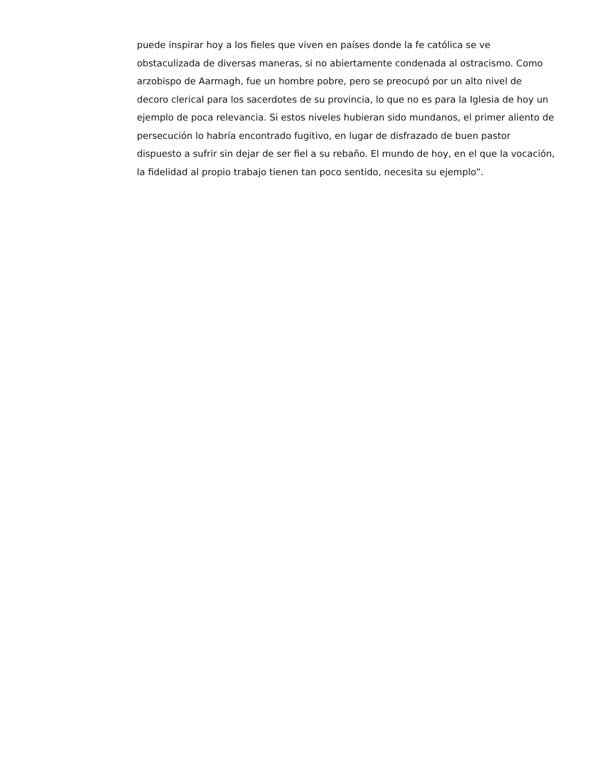puede inspirar hoy a los fieles que viven en países donde la fe católica se ve obstaculizada de diversas maneras, si no abiertamente condenada al ostracismo. Como arzobispo de Aarmagh, fue un hombre pobre, pero se preocupó por un alto nivel de decoro clerical para los sacerdotes de su provincia, lo que no es para la Iglesia de hoy un ejemplo de poca relevancia. Si estos niveles hubieran sido mundanos, el primer aliento de persecución lo habría encontrado fugitivo, en lugar de disfrazado de buen pastor dispuesto a sufrir sin dejar de ser fiel a su rebaño. El mundo de hoy, en el que la vocación, la fidelidad al propio trabajo tienen tan poco sentido, necesita su ejemplo”.